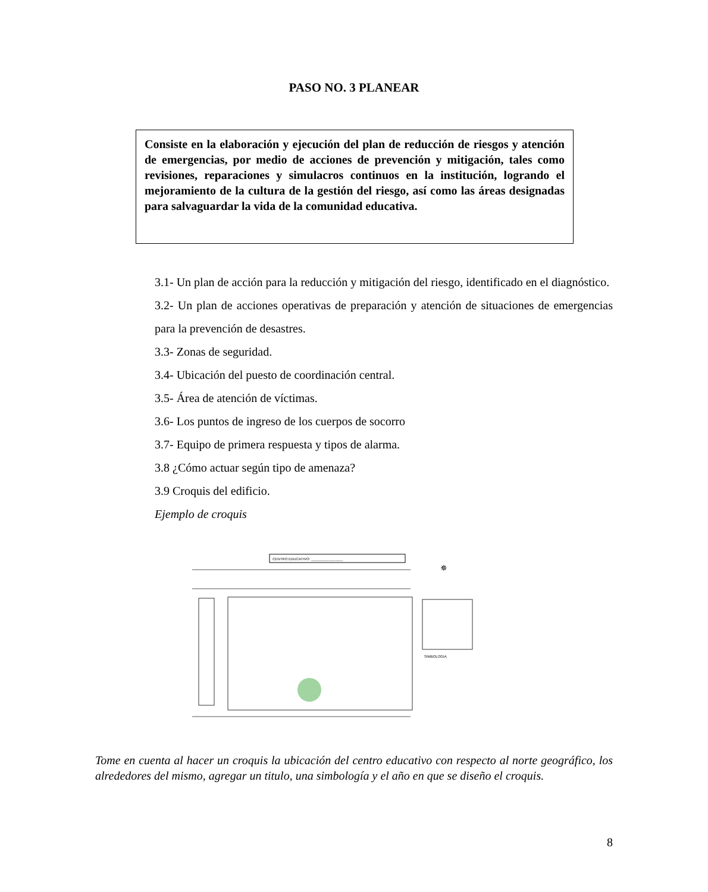PASO NO. 3 PLANEAR
Consiste en la elaboración y ejecución del plan de reducción de riesgos y atención de emergencias, por medio de acciones de prevención y mitigación, tales como revisiones, reparaciones y simulacros continuos en la institución, logrando el mejoramiento de la cultura de la gestión del riesgo, así como las áreas designadas para salvaguardar la vida de la comunidad educativa.
3.1- Un plan de acción para la reducción y mitigación del riesgo, identificado en el diagnóstico.
3.2- Un plan de acciones operativas de preparación y atención de situaciones de emergencias para la prevención de desastres.
3.3- Zonas de seguridad.
3.4- Ubicación del puesto de coordinación central.
3.5- Área de atención de víctimas.
3.6- Los puntos de ingreso de los cuerpos de socorro
3.7- Equipo de primera respuesta y tipos de alarma.
3.8 ¿Cómo actuar según tipo de amenaza?
3.9 Croquis del edificio.
Ejemplo de croquis
CENTRO EDUCATIVO: ________________
SIMBOLOGIA
✵
Tome en cuenta al hacer un croquis la ubicación del centro educativo con respecto al norte geográfico, los alrededores del mismo, agregar un titulo, una simbología y el año en que se diseño el croquis.
8